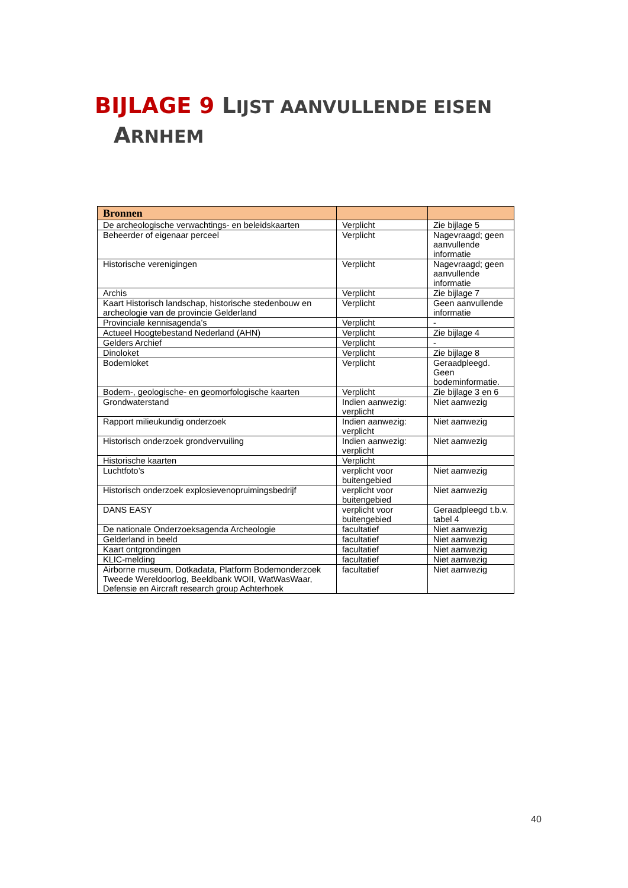BIJLAGE 9 LIJST AANVULLENDE EISEN ARNHEM
| Bronnen | | |
| --- | --- | --- |
| De archeologische verwachtings- en beleidskaarten | Verplicht | Zie bijlage 5 |
| Beheerder of eigenaar perceel | Verplicht | Nagevraagd; geen aanvullende informatie |
| Historische verenigingen | Verplicht | Nagevraagd; geen aanvullende informatie |
| Archis | Verplicht | Zie bijlage 7 |
| Kaart Historisch landschap, historische stedenbouw en archeologie van de provincie Gelderland | Verplicht | Geen aanvullende informatie |
| Provinciale kennisagenda’s | Verplicht | - |
| Actueel Hoogtebestand Nederland (AHN) | Verplicht | Zie bijlage 4 |
| Gelders Archief | Verplicht | - |
| Dinoloket | Verplicht | Zie bijlage 8 |
| Bodemloket | Verplicht | Geraadpleegd. Geen bodeminformatie. |
| Bodem-, geologische- en geomorfologische kaarten | Verplicht | Zie bijlage 3 en 6 |
| Grondwaterstand | Indien aanwezig: verplicht | Niet aanwezig |
| Rapport milieukundig onderzoek | Indien aanwezig: verplicht | Niet aanwezig |
| Historisch onderzoek grondvervuiling | Indien aanwezig: verplicht | Niet aanwezig |
| Historische kaarten | Verplicht | |
| Luchtfoto’s | verplicht voor buitengebied | Niet aanwezig |
| Historisch onderzoek explosievenopruimingsbedrijf | verplicht voor buitengebied | Niet aanwezig |
| DANS EASY | verplicht voor buitengebied | Geraadpleegd t.b.v. tabel 4 |
| De nationale Onderzoeksagenda Archeologie | facultatief | Niet aanwezig |
| Gelderland in beeld | facultatief | Niet aanwezig |
| Kaart ontgrondingen | facultatief | Niet aanwezig |
| KLIC-melding | facultatief | Niet aanwezig |
| Airborne museum, Dotkadata, Platform Bodemonderzoek Tweede Wereldoorlog, Beeldbank WOII, WatWasWaar, Defensie en Aircraft research group Achterhoek | facultatief | Niet aanwezig |
40